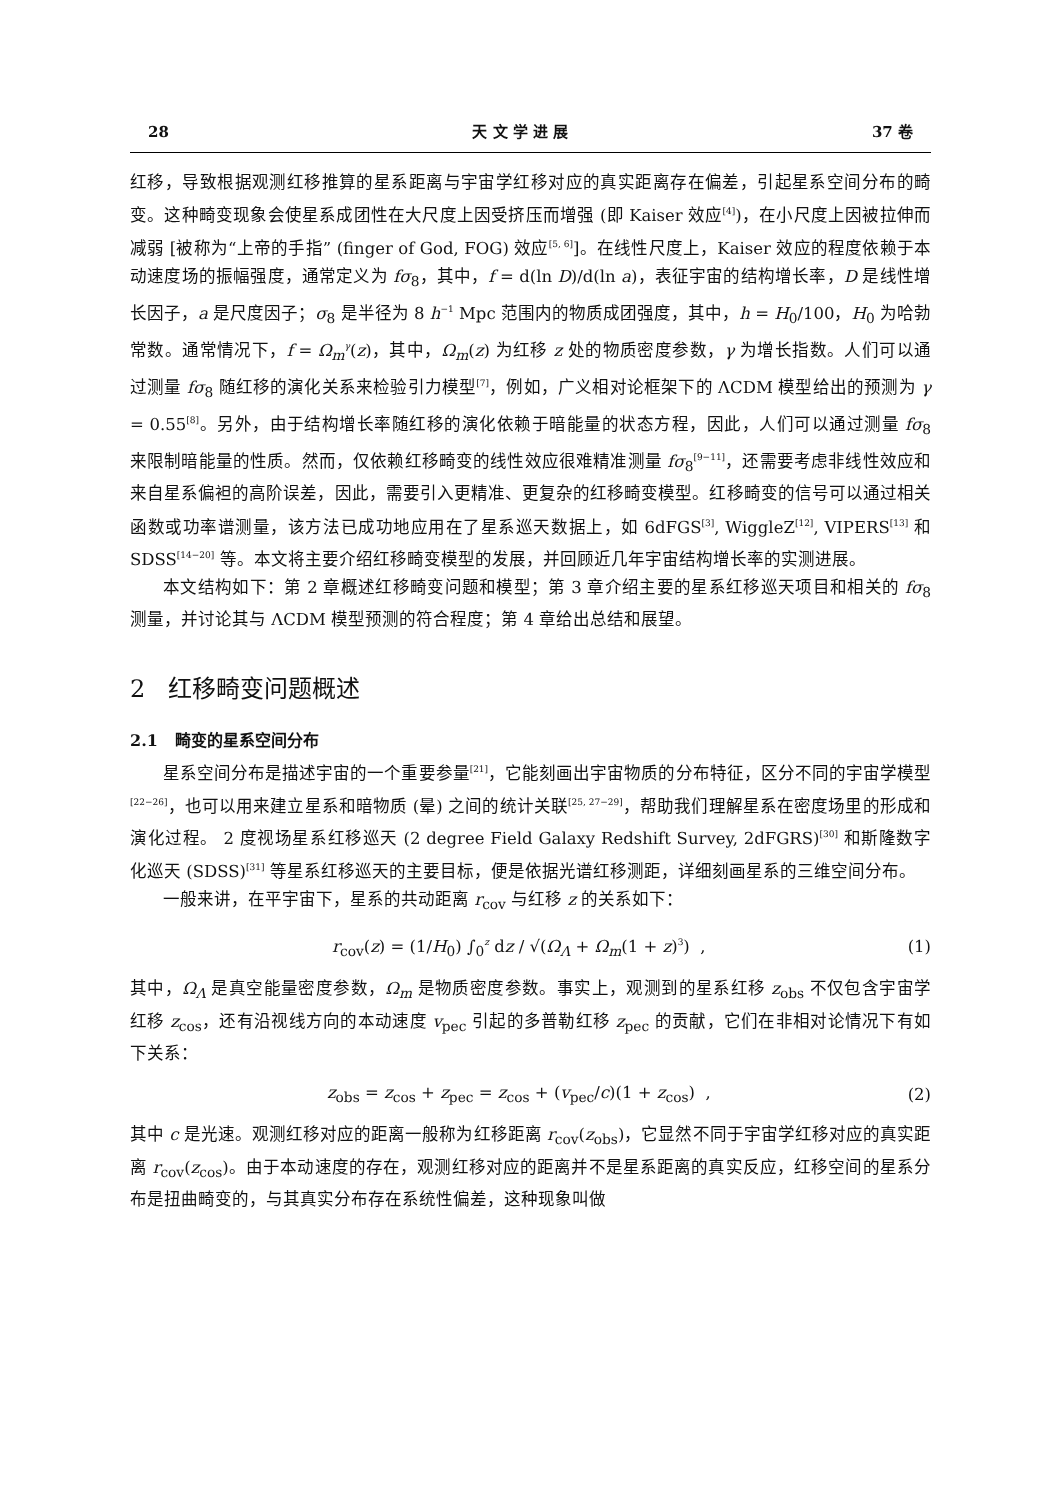28 天 文 学 进 展 37 卷
红移，导致根据观测红移推算的星系距离与宇宙学红移对应的真实距离存在偏差，引起星系空间分布的畸变。这种畸变现象会使星系成团性在大尺度上因受挤压而增强 (即 Kaiser 效应<sup>[4]</sup>)，在小尺度上因被拉伸而减弱 [被称为“上帝的手指” (finger of God, FOG) 效应<sup>[5, 6]</sup>]。在线性尺度上，Kaiser 效应的程度依赖于本动速度场的振幅强度，通常定义为 fσ<sub>8</sub>，其中，f = d(ln D)/d(ln a)，表征宇宙的结构增长率，D 是线性增长因子，a 是尺度因子；σ<sub>8</sub> 是半径为 8 h<sup>−1</sup> Mpc 范围内的物质成团强度，其中，h = H<sub>0</sub>/100，H<sub>0</sub> 为哈勃常数。通常情况下，f = Ω<sub>m</sub><sup>γ</sup>(z)，其中，Ω<sub>m</sub>(z) 为红移 z 处的物质密度参数，γ 为增长指数。人们可以通过测量 fσ<sub>8</sub> 随红移的演化关系来检验引力模型<sup>[7]</sup>，例如，广义相对论框架下的 ΛCDM 模型给出的预测为 γ = 0.55<sup>[8]</sup>。另外，由于结构增长率随红移的演化依赖于暗能量的状态方程，因此，人们可以通过测量 fσ<sub>8</sub> 来限制暗能量的性质。然而，仅依赖红移畸变的线性效应很难精准测量 fσ<sub>8</sub><sup>[9−11]</sup>，还需要考虑非线性效应和来自星系偏袒的高阶误差，因此，需要引入更精准、更复杂的红移畸变模型。红移畸变的信号可以通过相关函数或功率谱测量，该方法已成功地应用在了星系巡天数据上，如 6dFGS<sup>[3]</sup>, WiggleZ<sup>[12]</sup>, VIPERS<sup>[13]</sup> 和 SDSS<sup>[14−20]</sup> 等。本文将主要介绍红移畸变模型的发展，并回顾近几年宇宙结构增长率的实测进展。
本文结构如下：第 2 章概述红移畸变问题和模型；第 3 章介绍主要的星系红移巡天项目和相关的 fσ<sub>8</sub> 测量，并讨论其与 ΛCDM 模型预测的符合程度；第 4 章给出总结和展望。
2 红移畸变问题概述
2.1 畸变的星系空间分布
星系空间分布是描述宇宙的一个重要参量<sup>[21]</sup>，它能刻画出宇宙物质的分布特征，区分不同的宇宙学模型<sup>[22−26]</sup>，也可以用来建立星系和暗物质 (晕) 之间的统计关联<sup>[25, 27−29]</sup>，帮助我们理解星系在密度场里的形成和演化过程。 2 度视场星系红移巡天 (2 degree Field Galaxy Redshift Survey, 2dFGRS)<sup>[30]</sup> 和斯隆数字化巡天 (SDSS)<sup>[31]</sup> 等星系红移巡天的主要目标，便是依据光谱红移测距，详细刻画星系的三维空间分布。
一般来讲，在平宇宙下，星系的共动距离 r<sub>cov</sub> 与红移 z 的关系如下：
r<sub>cov</sub>(z) = (1/H<sub>0</sub>) ∫<sub>0</sub><sup>z</sup> dz / √(Ω<sub>Λ</sub> + Ω<sub>m</sub>(1 + z)<sup>3</sup>) , (1)
其中，Ω<sub>Λ</sub> 是真空能量密度参数，Ω<sub>m</sub> 是物质密度参数。事实上，观测到的星系红移 z<sub>obs</sub> 不仅包含宇宙学红移 z<sub>cos</sub>，还有沿视线方向的本动速度 v<sub>pec</sub> 引起的多普勒红移 z<sub>pec</sub> 的贡献，它们在非相对论情况下有如下关系：
z<sub>obs</sub> = z<sub>cos</sub> + z<sub>pec</sub> = z<sub>cos</sub> + (v<sub>pec</sub>/c)(1 + z<sub>cos</sub>) , (2)
其中 c 是光速。观测红移对应的距离一般称为红移距离 r<sub>cov</sub>(z<sub>obs</sub>)，它显然不同于宇宙学红移对应的真实距离 r<sub>cov</sub>(z<sub>cos</sub>)。由于本动速度的存在，观测红移对应的距离并不是星系距离的真实反应，红移空间的星系分布是扭曲畸变的，与其真实分布存在系统性偏差，这种现象叫做